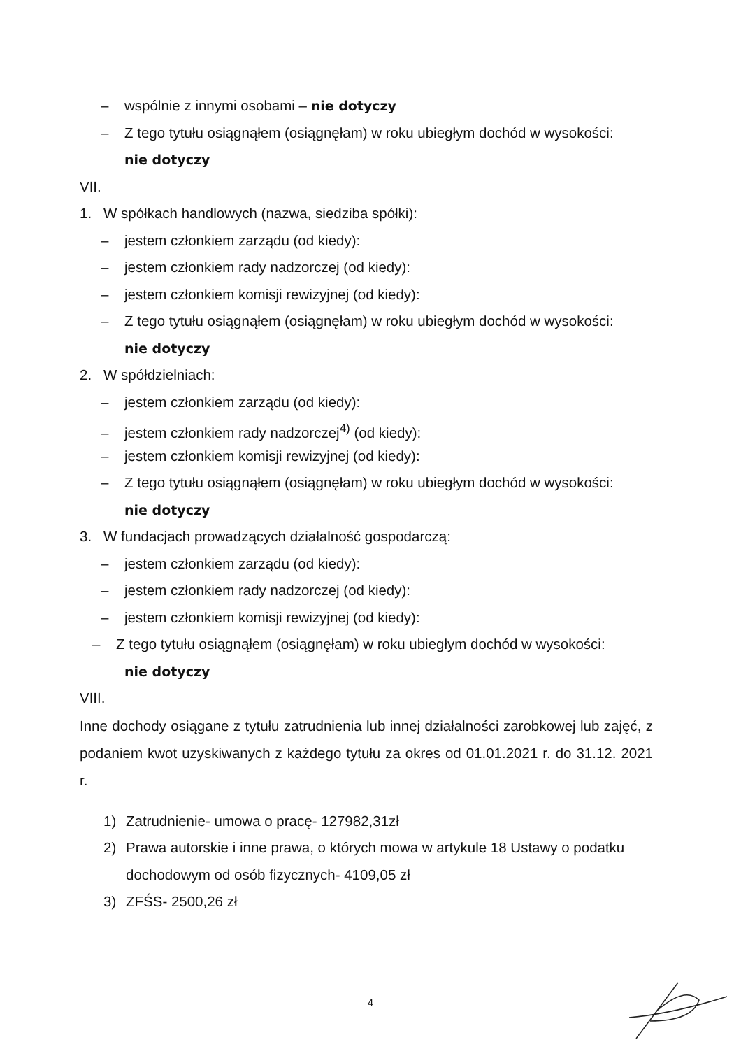– wspólnie z innymi osobami – nie dotyczy
– Z tego tytułu osiągnąłem (osiągnęłam) w roku ubiegłym dochód w wysokości:
nie dotyczy
VII.
1. W spółkach handlowych (nazwa, siedziba spółki):
– jestem członkiem zarządu (od kiedy):
– jestem członkiem rady nadzorczej (od kiedy):
– jestem członkiem komisji rewizyjnej (od kiedy):
– Z tego tytułu osiągnąłem (osiągnęłam) w roku ubiegłym dochód w wysokości:
nie dotyczy
2. W spółdzielniach:
– jestem członkiem zarządu (od kiedy):
– jestem członkiem rady nadzorczej<sup>4)</sup> (od kiedy):
– jestem członkiem komisji rewizyjnej (od kiedy):
– Z tego tytułu osiągnąłem (osiągnęłam) w roku ubiegłym dochód w wysokości:
nie dotyczy
3. W fundacjach prowadzących działalność gospodarczą:
– jestem członkiem zarządu (od kiedy):
– jestem członkiem rady nadzorczej (od kiedy):
– jestem członkiem komisji rewizyjnej (od kiedy):
– Z tego tytułu osiągnąłem (osiągnęłam) w roku ubiegłym dochód w wysokości:
nie dotyczy
VIII.
Inne dochody osiągane z tytułu zatrudnienia lub innej działalności zarobkowej lub zajęć, z podaniem kwot uzyskiwanych z każdego tytułu za okres od 01.01.2021 r. do 31.12. 2021 r.
1) Zatrudnienie- umowa o pracę- 127982,31zł
2) Prawa autorskie i inne prawa, o których mowa w artykule 18 Ustawy o podatku dochodowym od osób fizycznych- 4109,05 zł
3) ZFŚS- 2500,26 zł
4